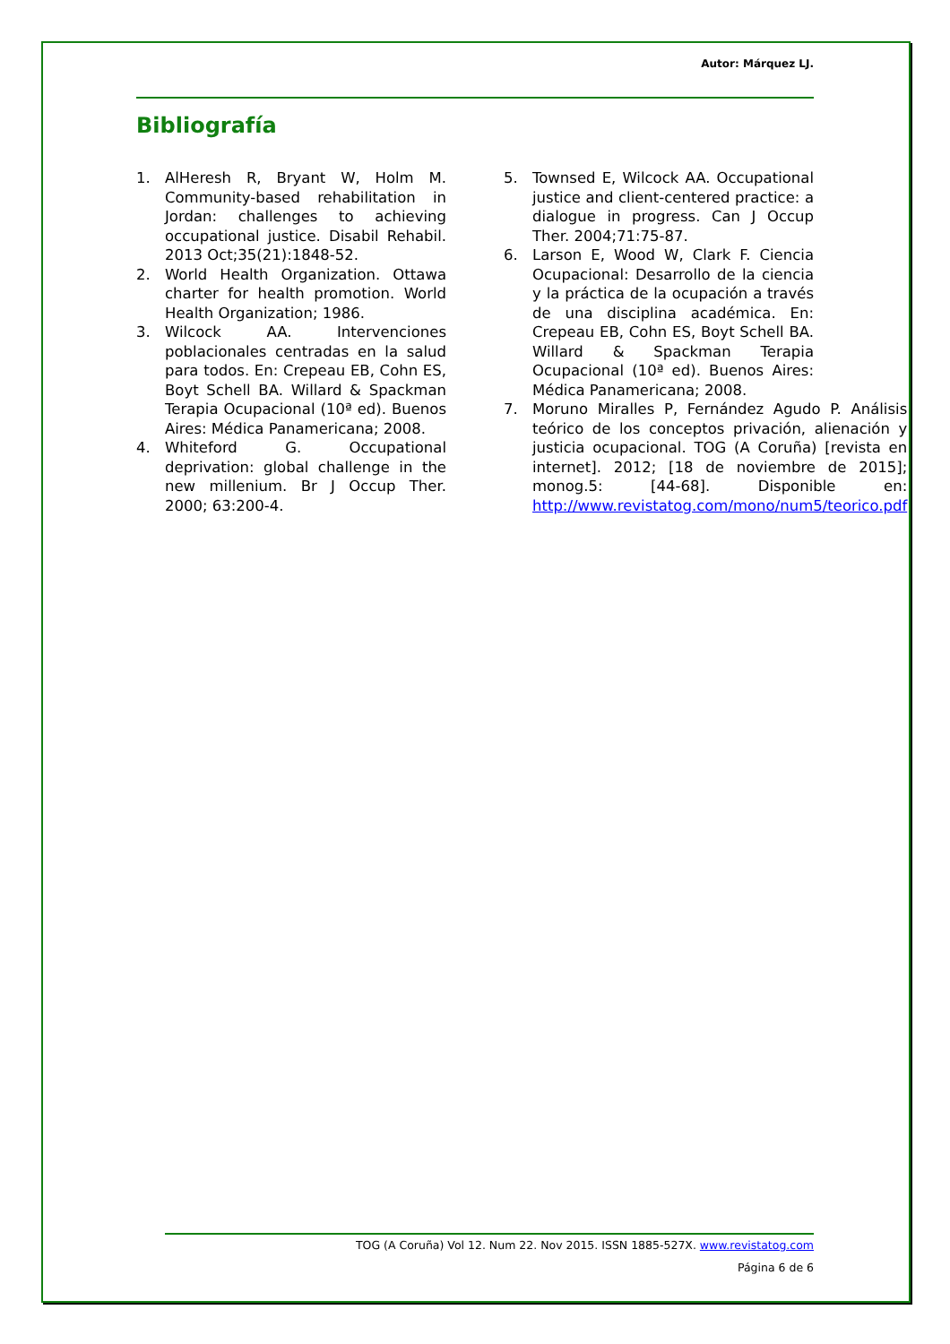Autor: Márquez LJ.
Bibliografía
1. AlHeresh R, Bryant W, Holm M. Community-based rehabilitation in Jordan: challenges to achieving occupational justice. Disabil Rehabil. 2013 Oct;35(21):1848-52.
2. World Health Organization. Ottawa charter for health promotion. World Health Organization; 1986.
3. Wilcock AA. Intervenciones poblacionales centradas en la salud para todos. En: Crepeau EB, Cohn ES, Boyt Schell BA. Willard & Spackman Terapia Ocupacional (10ª ed). Buenos Aires: Médica Panamericana; 2008.
4. Whiteford G. Occupational deprivation: global challenge in the new millenium. Br J Occup Ther. 2000; 63:200-4.
5. Townsed E, Wilcock AA. Occupational justice and client-centered practice: a dialogue in progress. Can J Occup Ther. 2004;71:75-87.
6. Larson E, Wood W, Clark F. Ciencia Ocupacional: Desarrollo de la ciencia y la práctica de la ocupación a través de una disciplina académica. En: Crepeau EB, Cohn ES, Boyt Schell BA. Willard & Spackman Terapia Ocupacional (10ª ed). Buenos Aires: Médica Panamericana; 2008.
7. Moruno Miralles P, Fernández Agudo P. Análisis teórico de los conceptos privación, alienación y justicia ocupacional. TOG (A Coruña) [revista en internet]. 2012; [18 de noviembre de 2015]; monog.5: [44-68]. Disponible en: http://www.revistatog.com/mono/num5/teorico.pdf
TOG (A Coruña) Vol 12. Num 22. Nov 2015. ISSN 1885-527X. www.revistatog.com
Página 6 de 6